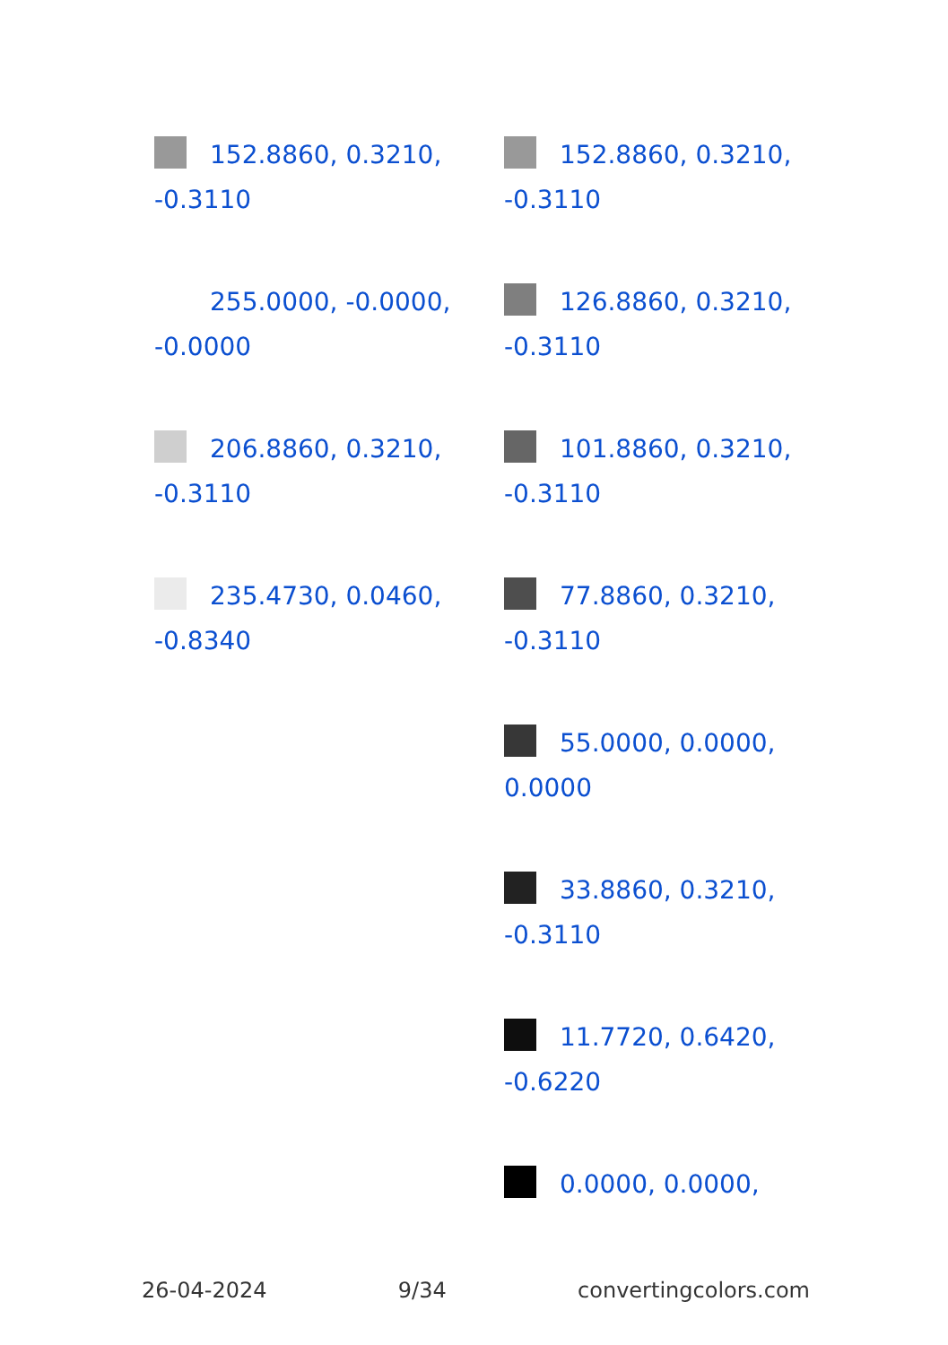152.8860, 0.3210, -0.3110
255.0000, -0.0000, -0.0000
206.8860, 0.3210, -0.3110
235.4730, 0.0460, -0.8340
152.8860, 0.3210, -0.3110
126.8860, 0.3210, -0.3110
101.8860, 0.3210, -0.3110
77.8860, 0.3210, -0.3110
55.0000, 0.0000, 0.0000
33.8860, 0.3210, -0.3110
11.7720, 0.6420, -0.6220
0.0000, 0.0000,
26-04-2024 9/34 convertingcolors.com